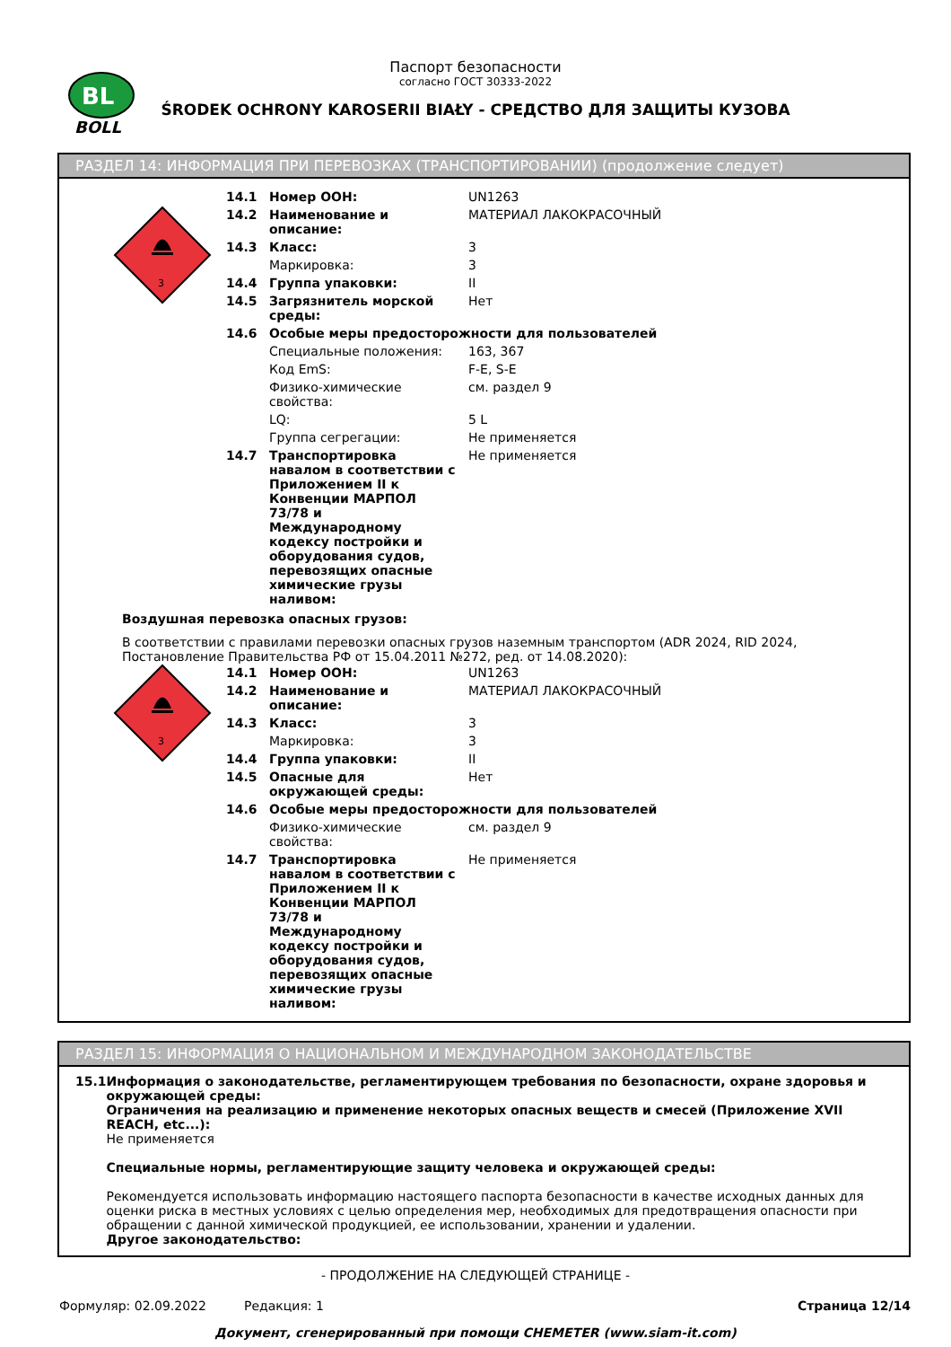BL
BOLL
Паспорт безопасности
согласно ГОСТ 30333-2022
ŚRODEK OCHRONY KAROSERII BIAŁY - СРЕДСТВО ДЛЯ ЗАЩИТЫ КУЗОВА
РАЗДЕЛ 14: ИНФОРМАЦИЯ ПРИ ПЕРЕВОЗКАХ (ТРАНСПОРТИРОВАНИИ) (продолжение следует)
3
| 14.1 | Номер ООН: | UN1263 |
| 14.2 | Наименование и описание: | МАТЕРИАЛ ЛАКОКРАСОЧНЫЙ |
| 14.3 | Класс: | 3 |
| | Маркировка: | 3 |
| 14.4 | Группа упаковки: | II |
| 14.5 | Загрязнитель морской среды: | Нет |
| 14.6 | Особые меры предосторожности для пользователей | |
| | Специальные положения: | 163, 367 |
| | Код EmS: | F-E, S-E |
| | Физико-химические свойства: | см. раздел 9 |
| | LQ: | 5 L |
| | Группа сегрегации: | Не применяется |
| 14.7 | Транспортировка навалом в соответствии с Приложением II к Конвенции МАРПОЛ 73/78 и Международному кодексу постройки и оборудования судов, перевозящих опасные химические грузы наливом: | Не применяется |
Воздушная перевозка опасных грузов:
В соответствии с правилами перевозки опасных грузов наземным транспортом (ADR 2024, RID 2024, Постановление Правительства РФ от 15.04.2011 №272, ред. от 14.08.2020):
3
| 14.1 | Номер ООН: | UN1263 |
| 14.2 | Наименование и описание: | МАТЕРИАЛ ЛАКОКРАСОЧНЫЙ |
| 14.3 | Класс: | 3 |
| | Маркировка: | 3 |
| 14.4 | Группа упаковки: | II |
| 14.5 | Опасные для окружающей среды: | Нет |
| 14.6 | Особые меры предосторожности для пользователей | |
| | Физико-химические свойства: | см. раздел 9 |
| 14.7 | Транспортировка навалом в соответствии с Приложением II к Конвенции МАРПОЛ 73/78 и Международному кодексу постройки и оборудования судов, перевозящих опасные химические грузы наливом: | Не применяется |
РАЗДЕЛ 15: ИНФОРМАЦИЯ О НАЦИОНАЛЬНОМ И МЕЖДУНАРОДНОМ ЗАКОНОДАТЕЛЬСТВЕ
15.1 Информация о законодательстве, регламентирующем требования по безопасности, охране здоровья и окружающей среды:
Ограничения на реализацию и применение некоторых опасных веществ и смесей (Приложение XVII REACH, etc...):
Не применяется
Специальные нормы, регламентирующие защиту человека и окружающей среды:
Рекомендуется использовать информацию настоящего паспорта безопасности в качестве исходных данных для оценки риска в местных условиях с целью определения мер, необходимых для предотвращения опасности при обращении с данной химической продукцией, ее использовании, хранении и удалении.
Другое законодательство:
- ПРОДОЛЖЕНИЕ НА СЛЕДУЮЩЕЙ СТРАНИЦЕ -
Формуляр: 02.09.2022 Редакция: 1 Страница 12/14
Документ, сгенерированный при помощи CHEMETER (www.siam-it.com)